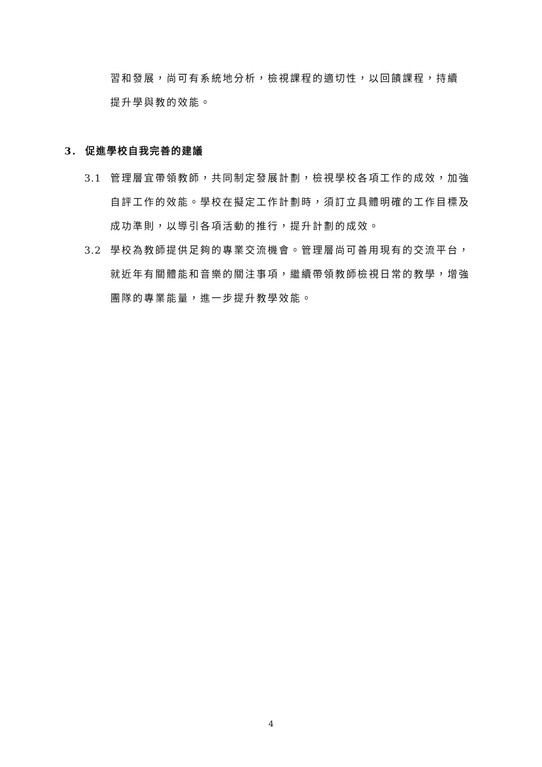習和發展，尚可有系統地分析，檢視課程的適切性，以回饋課程，持續提升學與教的效能。
3. 促進學校自我完善的建議
3.1 管理層宜帶領教師，共同制定發展計劃，檢視學校各項工作的成效，加強自評工作的效能。學校在擬定工作計劃時，須訂立具體明確的工作目標及成功準則，以導引各項活動的推行，提升計劃的成效。
3.2 學校為教師提供足夠的專業交流機會。管理層尚可善用現有的交流平台，就近年有關體能和音樂的關注事項，繼續帶領教師檢視日常的教學，增強團隊的專業能量，進一步提升教學效能。
4